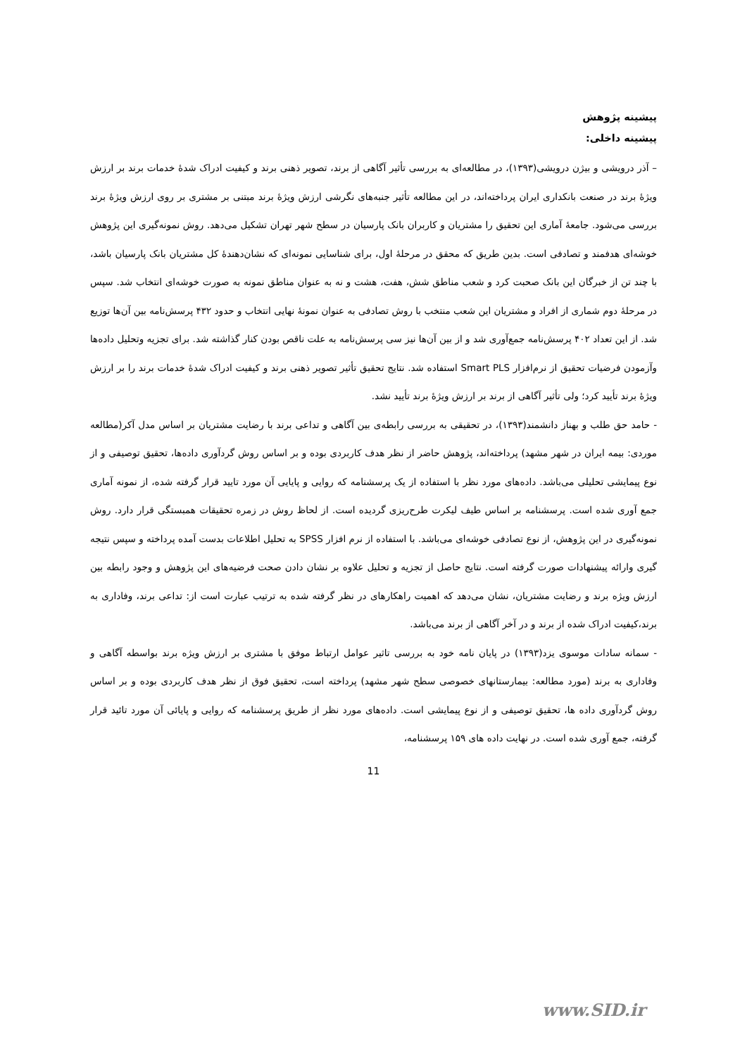پیشینه پژوهش
پیشینه داخلی:
– آذر درویشی و بیژن درویشی(۱۳۹۳)، در مطالعه‌ای به بررسی تأثیر آگاهی از برند، تصویر ذهنی برند و کیفیت ادراک شدهٔ خدمات برند بر ارزش ویژهٔ برند در صنعت بانکداری ایران پرداخته‌اند، در این مطالعه تأثیر جنبه‌های نگرشی ارزش ویژهٔ برند مبتنی بر مشتری بر روی ارزش ویژهٔ برند بررسی می‌شود. جامعهٔ آماری این تحقیق را مشتریان و کاربران بانک پارسیان در سطح شهر تهران تشکیل می‌دهد. روش نمونه‌گیری این پژوهش خوشه‌ای هدفمند و تصادفی است. بدین طریق که محقق در مرحلهٔ اول، برای شناسایی نمونه‌ای که نشان‌دهندهٔ کل مشتریان بانک پارسیان باشد، با چند تن از خبرگان این بانک صحبت کرد و شعب مناطق شش، هفت، هشت و نه به عنوان مناطق نمونه به صورت خوشه‌ای انتخاب شد. سپس در مرحلهٔ دوم شماری از افراد و مشتریان این شعب منتخب با روش تصادفی به عنوان نمونهٔ نهایی انتخاب و حدود ۴۳۲ پرسش‌نامه بین آن‌ها توزیع شد. از این تعداد ۴۰۲ پرسش‌نامه جمع‌آوری شد و از بین آن‌ها نیز سی پرسش‌نامه به علت ناقص بودن کنار گذاشته شد. برای تجزیه وتحلیل داده‌ها وآزمودن فرضیات تحقیق از نرم‌افزار Smart PLS استفاده شد. نتایج تحقیق تأثیر تصویر ذهنی برند و کیفیت ادراک شدهٔ خدمات برند را بر ارزش ویژهٔ برند تأیید کرد؛ ولی تأثیر آگاهی از برند بر ارزش ویژهٔ برند تأیید نشد.
- حامد حق طلب و بهناز دانشمند(۱۳۹۳)، در تحقیقی به بررسی رابطه‌ی بین آگاهی و تداعی برند با رضایت مشتریان بر اساس مدل آکر(مطالعه موردی: بیمه ایران در شهر مشهد) پرداخته‌اند، پژوهش حاضر از نظر هدف کاربردی بوده و بر اساس روش گردآوری داده‌ها، تحقیق توصیفی و از نوع پیمایشی تحلیلی می‌باشد. داده‌های مورد نظر با استفاده از یک پرسشنامه که روایی و پایایی آن مورد تایید قرار گرفته شده، از نمونه آماری جمع آوری شده است. پرسشنامه بر اساس طیف لیکرت طرح‌ریزی گردیده است. از لحاظ روش در زمره تحقیقات همبستگی قرار دارد. روش نمونه‌گیری در این پژوهش، از نوع تصادفی خوشه‌ای می‌باشد. با استفاده از نرم افزار SPSS به تحلیل اطلاعات بدست آمده پرداخته و سپس نتیجه گیری وارائه پیشنهادات صورت گرفته است. نتایج حاصل از تجزیه و تحلیل علاوه بر نشان دادن صحت فرضیه‌های این پژوهش و وجود رابطه بین ارزش ویژه برند و رضایت مشتریان، نشان می‌دهد که اهمیت راهکارهای در نظر گرفته شده به ترتیب عبارت است از: تداعی برند، وفاداری به برند،کیفیت ادراک شده از برند و در آخر آگاهی از برند می‌باشد.
- سمانه سادات موسوی یزد(۱۳۹۳) در پایان نامه خود به بررسی تاثیر عوامل ارتباط موفق با مشتری بر ارزش ویژه برند بواسطه آگاهی و وفاداری به برند (مورد مطالعه: بیمارستانهای خصوصی سطح شهر مشهد) پرداخته است، تحقیق فوق از نظر هدف کاربردی بوده و بر اساس روش گردآوری داده ها، تحقیق توصیفی و از نوع پیمایشی است. داده‌های مورد نظر از طریق پرسشنامه که روایی و پایائی آن مورد تائید قرار گرفته، جمع آوری شده است. در نهایت داده های ۱۵۹ پرسشنامه،
11
www.SID.ir